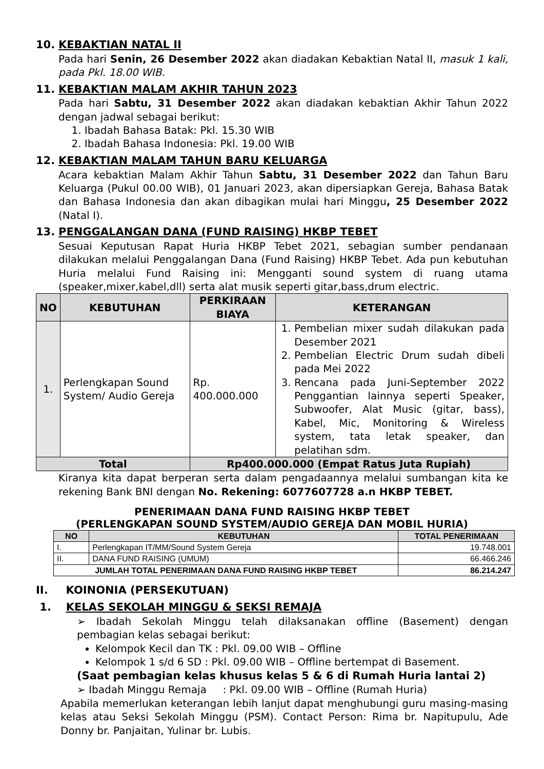10. KEBAKTIAN NATAL II
Pada hari Senin, 26 Desember 2022 akan diadakan Kebaktian Natal II, masuk 1 kali, pada Pkl. 18.00 WIB.
11. KEBAKTIAN MALAM AKHIR TAHUN 2023
Pada hari Sabtu, 31 Desember 2022 akan diadakan kebaktian Akhir Tahun 2022 dengan jadwal sebagai berikut:
1. Ibadah Bahasa Batak: Pkl. 15.30 WIB
2. Ibadah Bahasa Indonesia: Pkl. 19.00 WIB
12. KEBAKTIAN MALAM TAHUN BARU KELUARGA
Acara kebaktian Malam Akhir Tahun Sabtu, 31 Desember 2022 dan Tahun Baru Keluarga (Pukul 00.00 WIB), 01 Januari 2023, akan dipersiapkan Gereja, Bahasa Batak dan Bahasa Indonesia dan akan dibagikan mulai hari Minggu, 25 Desember 2022 (Natal I).
13. PENGGALANGAN DANA (FUND RAISING) HKBP TEBET
Sesuai Keputusan Rapat Huria HKBP Tebet 2021, sebagian sumber pendanaan dilakukan melalui Penggalangan Dana (Fund Raising) HKBP Tebet. Ada pun kebutuhan Huria melalui Fund Raising ini: Mengganti sound system di ruang utama (speaker,mixer,kabel,dll) serta alat musik seperti gitar,bass,drum electric.
| NO | KEBUTUHAN | PERKIRAAN BIAYA | KETERANGAN |
| --- | --- | --- | --- |
| 1. | Perlengkapan Sound System/ Audio Gereja | Rp. 400.000.000 | 1. Pembelian mixer sudah dilakukan pada Desember 2021 2. Pembelian Electric Drum sudah dibeli pada Mei 2022 3. Rencana pada Juni-September 2022 Penggantian lainnya seperti Speaker, Subwoofer, Alat Music (gitar, bass), Kabel, Mic, Monitoring & Wireless system, tata letak speaker, dan pelatihan sdm. |
| Total | | Rp400.000.000 (Empat Ratus Juta Rupiah) | |
Kiranya kita dapat berperan serta dalam pengadaannya melalui sumbangan kita ke rekening Bank BNI dengan No. Rekening: 6077607728 a.n HKBP TEBET.
PENERIMAAN DANA FUND RAISING HKBP TEBET
(PERLENGKAPAN SOUND SYSTEM/AUDIO GEREJA DAN MOBIL HURIA)
| NO | KEBUTUHAN | TOTAL PENERIMAAN |
| --- | --- | --- |
| I. | Perlengkapan IT/MM/Sound System Gereja | 19.748.001 |
| II. | DANA FUND RAISING (UMUM) | 66.466.246 |
| JUMLAH TOTAL PENERIMAAN DANA FUND RAISING HKBP TEBET | | 86.214.247 |
II. KOINONIA (PERSEKUTUAN)
1. KELAS SEKOLAH MINGGU & SEKSI REMAJA
➢ Ibadah Sekolah Minggu telah dilaksanakan offline (Basement) dengan pembagian kelas sebagai berikut:
Kelompok Kecil dan TK : Pkl. 09.00 WIB – Offline
Kelompok 1 s/d 6 SD : Pkl. 09.00 WIB – Offline bertempat di Basement.
(Saat pembagian kelas khusus kelas 5 & 6 di Rumah Huria lantai 2)
➢ Ibadah Minggu Remaja : Pkl. 09.00 WIB – Offline (Rumah Huria)
Apabila memerlukan keterangan lebih lanjut dapat menghubungi guru masing-masing kelas atau Seksi Sekolah Minggu (PSM). Contact Person: Rima br. Napitupulu, Ade Donny br. Panjaitan, Yulinar br. Lubis.